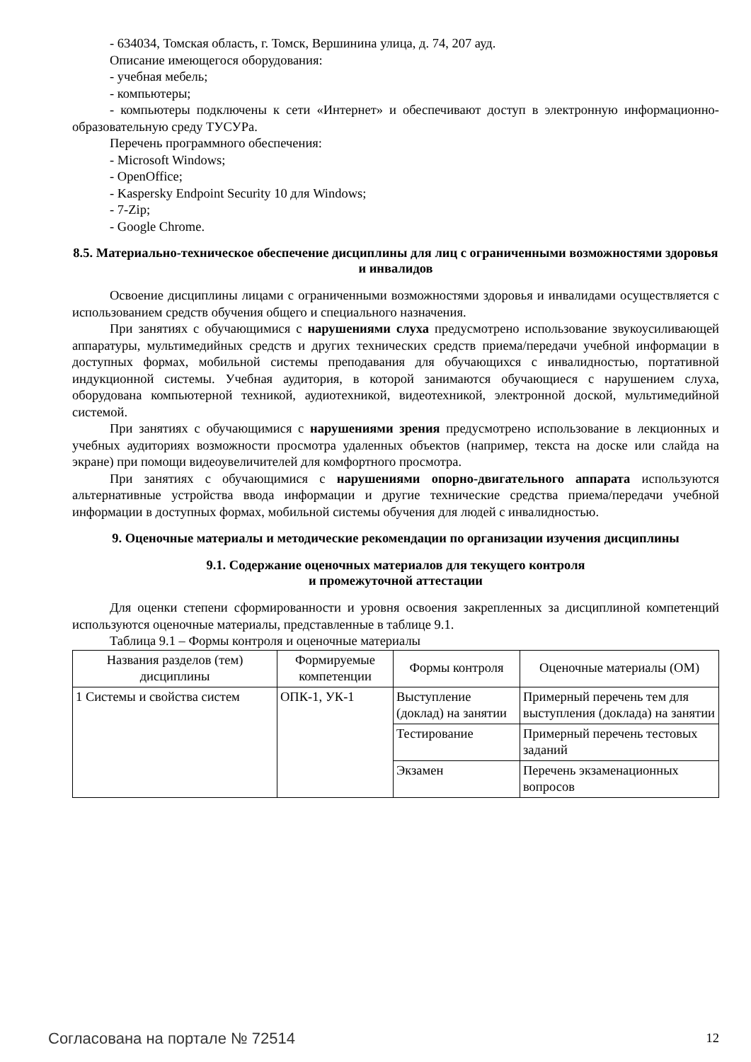- 634034, Томская область, г. Томск, Вершинина улица, д. 74, 207 ауд.
Описание имеющегося оборудования:
- учебная мебель;
- компьютеры;
- компьютеры подключены к сети «Интернет» и обеспечивают доступ в электронную информационно-образовательную среду ТУСУРа.
Перечень программного обеспечения:
- Microsoft Windows;
- OpenOffice;
- Kaspersky Endpoint Security 10 для Windows;
- 7-Zip;
- Google Chrome.
8.5. Материально-техническое обеспечение дисциплины для лиц с ограниченными возможностями здоровья и инвалидов
Освоение дисциплины лицами с ограниченными возможностями здоровья и инвалидами осуществляется с использованием средств обучения общего и специального назначения.
При занятиях с обучающимися с нарушениями слуха предусмотрено использование звукоусиливающей аппаратуры, мультимедийных средств и других технических средств приема/передачи учебной информации в доступных формах, мобильной системы преподавания для обучающихся с инвалидностью, портативной индукционной системы. Учебная аудитория, в которой занимаются обучающиеся с нарушением слуха, оборудована компьютерной техникой, аудиотехникой, видеотехникой, электронной доской, мультимедийной системой.
При занятиях с обучающимися с нарушениями зрения предусмотрено использование в лекционных и учебных аудиториях возможности просмотра удаленных объектов (например, текста на доске или слайда на экране) при помощи видеоувеличителей для комфортного просмотра.
При занятиях с обучающимися с нарушениями опорно-двигательного аппарата используются альтернативные устройства ввода информации и другие технические средства приема/передачи учебной информации в доступных формах, мобильной системы обучения для людей с инвалидностью.
9. Оценочные материалы и методические рекомендации по организации изучения дисциплины
9.1. Содержание оценочных материалов для текущего контроля
и промежуточной аттестации
Для оценки степени сформированности и уровня освоения закрепленных за дисциплиной компетенций используются оценочные материалы, представленные в таблице 9.1.
Таблица 9.1 – Формы контроля и оценочные материалы
| Названия разделов (тем) дисциплины | Формируемые компетенции | Формы контроля | Оценочные материалы (ОМ) |
| --- | --- | --- | --- |
| 1 Системы и свойства систем | ОПК-1, УК-1 | Выступление (доклад) на занятии | Примерный перечень тем для выступления (доклада) на занятии |
| | | Тестирование | Примерный перечень тестовых заданий |
| | | Экзамен | Перечень экзаменационных вопросов |
Согласована на портале № 72514 12